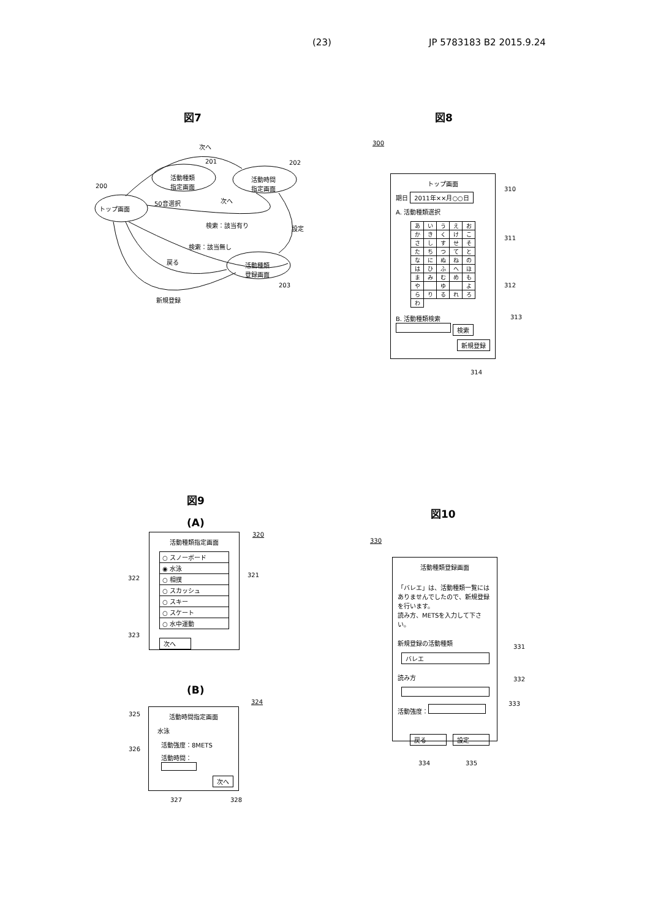(23) JP 5783183 B2 2015.9.24
図7
トップ画面
活動種類
指定画面
活動時間
指定画面
活動種類
登録画面
次へ
201 202
200
50音選択 次へ
検索：該当有り 設定
検索：該当無し
戻る
203
新規登録
図8
300
トップ画面
期日 2011年××月○○日
A. 活動種類選択
| あ | い | う | え | お |
| か | き | く | け | こ |
| さ | し | す | せ | そ |
| た | ち | つ | て | と |
| な | に | ぬ | ね | の |
| は | ひ | ふ | へ | ほ |
| ま | み | む | め | も |
| や | | ゆ | | よ |
| ら | り | る | れ | ろ |
| わ | | | | |
B. 活動種類検索
検索
新規登録
310
311
312
313
314
図9
(A)
320
活動種類指定画面
○ スノーボード
◉ 水泳
○ 相撲
○ スカッシュ
○ スキー
○ スケート
○ 水中運動
次へ
322 321
323
(B)
324
活動時間指定画面
水泳
活動強度：8METS
活動時間：
次へ
325
326
327 328
図10
330
活動種類登録画面
「バレエ」は、活動種類一覧にはありませんでしたので、新規登録を行います。
読み方、METSを入力して下さい。
新規登録の活動種類
バレエ
読み方
活動強度：
戻る 設定
331
332
333
334 335